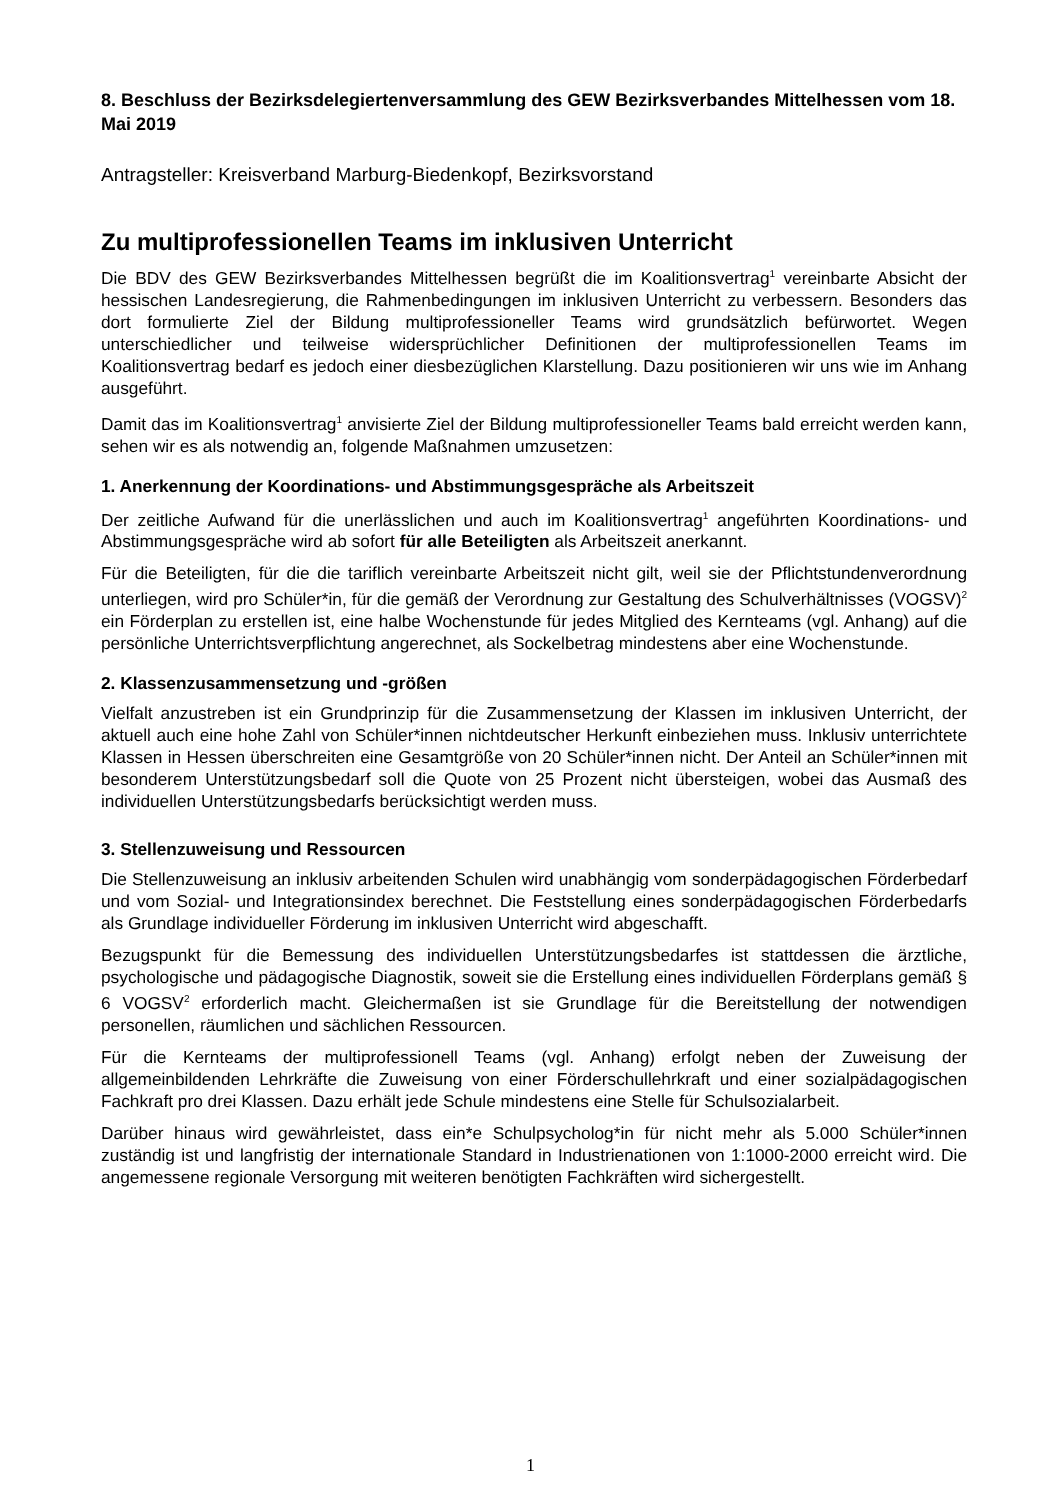8. Beschluss der Bezirksdelegiertenversammlung des GEW Bezirksverbandes Mittelhessen vom 18. Mai 2019
Antragsteller: Kreisverband Marburg-Biedenkopf, Bezirksvorstand
Zu multiprofessionellen Teams im inklusiven Unterricht
Die BDV des GEW Bezirksverbandes Mittelhessen begrüßt die im Koalitionsvertrag<sup>1</sup> vereinbarte Absicht der hessischen Landesregierung, die Rahmenbedingungen im inklusiven Unterricht zu verbessern. Besonders das dort formulierte Ziel der Bildung multiprofessioneller Teams wird grundsätzlich befürwortet. Wegen unterschiedlicher und teilweise widersprüchlicher Definitionen der multiprofessionellen Teams im Koalitionsvertrag bedarf es jedoch einer diesbezüglichen Klarstellung. Dazu positionieren wir uns wie im Anhang ausgeführt.
Damit das im Koalitionsvertrag<sup>1</sup> anvisierte Ziel der Bildung multiprofessioneller Teams bald erreicht werden kann, sehen wir es als notwendig an, folgende Maßnahmen umzusetzen:
1. Anerkennung der Koordinations- und Abstimmungsgespräche als Arbeitszeit
Der zeitliche Aufwand für die unerlässlichen und auch im Koalitionsvertrag<sup>1</sup> angeführten Koordinations- und Abstimmungsgespräche wird ab sofort für alle Beteiligten als Arbeitszeit anerkannt.
Für die Beteiligten, für die die tariflich vereinbarte Arbeitszeit nicht gilt, weil sie der Pflichtstundenverordnung unterliegen, wird pro Schüler*in, für die gemäß der Verordnung zur Gestaltung des Schulverhältnisses (VOGSV)<sup>2</sup> ein Förderplan zu erstellen ist, eine halbe Wochenstunde für jedes Mitglied des Kernteams (vgl. Anhang) auf die persönliche Unterrichtsverpflichtung angerechnet, als Sockelbetrag mindestens aber eine Wochenstunde.
2. Klassenzusammensetzung und -größen
Vielfalt anzustreben ist ein Grundprinzip für die Zusammensetzung der Klassen im inklusiven Unterricht, der aktuell auch eine hohe Zahl von Schüler*innen nichtdeutscher Herkunft einbeziehen muss. Inklusiv unterrichtete Klassen in Hessen überschreiten eine Gesamtgröße von 20 Schüler*innen nicht. Der Anteil an Schüler*innen mit besonderem Unterstützungsbedarf soll die Quote von 25 Prozent nicht übersteigen, wobei das Ausmaß des individuellen Unterstützungsbedarfs berücksichtigt werden muss.
3. Stellenzuweisung und Ressourcen
Die Stellenzuweisung an inklusiv arbeitenden Schulen wird unabhängig vom sonderpädagogischen Förderbedarf und vom Sozial- und Integrationsindex berechnet. Die Feststellung eines sonderpädagogischen Förderbedarfs als Grundlage individueller Förderung im inklusiven Unterricht wird abgeschafft.
Bezugspunkt für die Bemessung des individuellen Unterstützungsbedarfes ist stattdessen die ärztliche, psychologische und pädagogische Diagnostik, soweit sie die Erstellung eines individuellen Förderplans gemäß § 6 VOGSV<sup>2</sup> erforderlich macht. Gleichermaßen ist sie Grundlage für die Bereitstellung der notwendigen personellen, räumlichen und sächlichen Ressourcen.
Für die Kernteams der multiprofessionell Teams (vgl. Anhang) erfolgt neben der Zuweisung der allgemeinbildenden Lehrkräfte die Zuweisung von einer Förderschullehrkraft und einer sozialpädagogischen Fachkraft pro drei Klassen. Dazu erhält jede Schule mindestens eine Stelle für Schulsozialarbeit.
Darüber hinaus wird gewährleistet, dass ein*e Schulpsycholog*in für nicht mehr als 5.000 Schüler*innen zuständig ist und langfristig der internationale Standard in Industrienationen von 1:1000-2000 erreicht wird. Die angemessene regionale Versorgung mit weiteren benötigten Fachkräften wird sichergestellt.
1